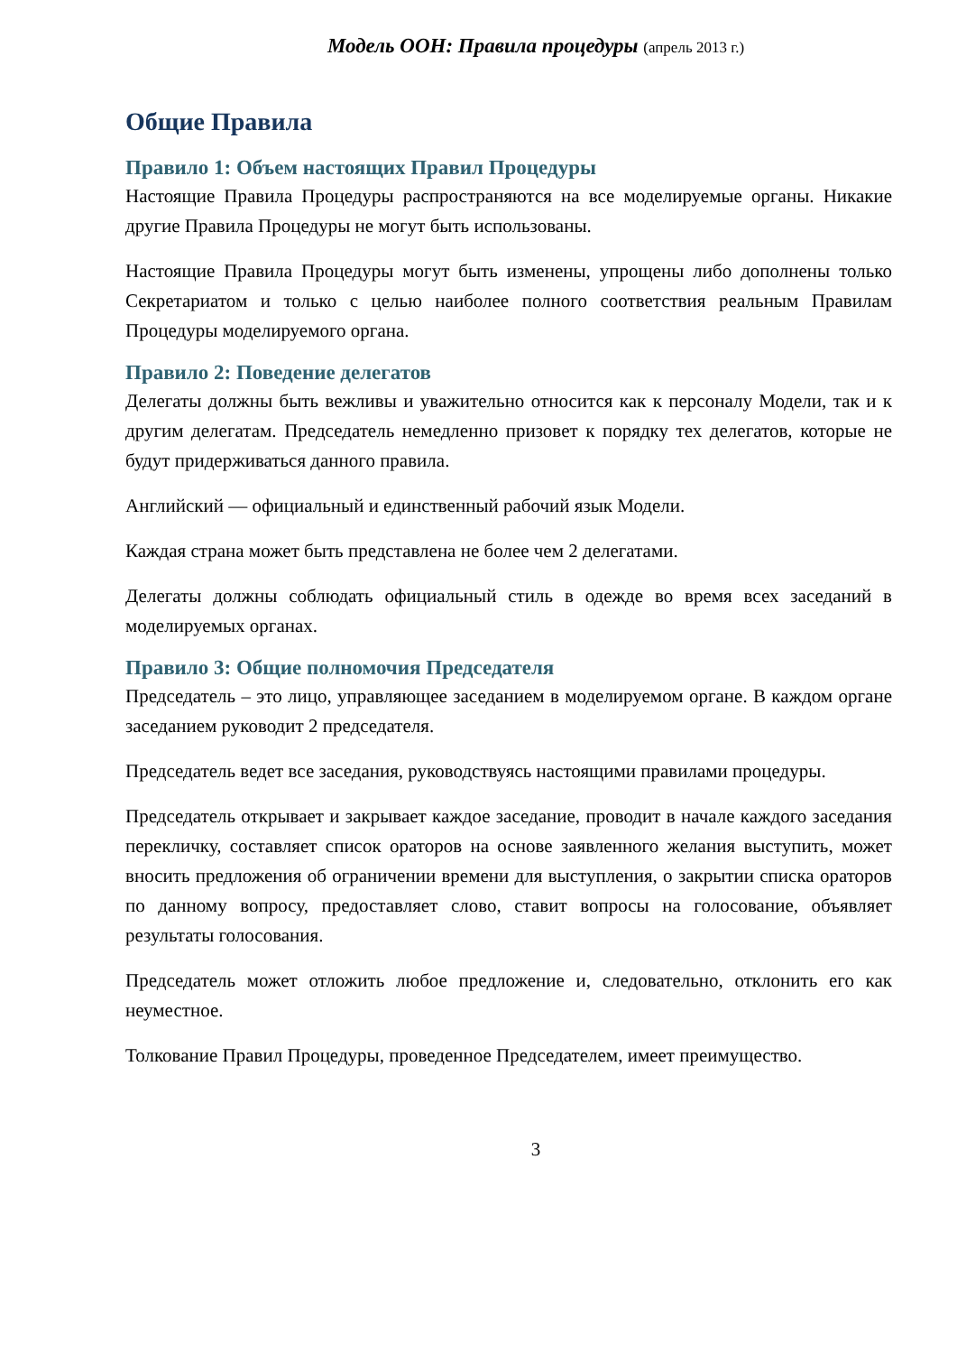Модель ООН: Правила процедуры (апрель 2013 г.)
Общие Правила
Правило 1: Объем настоящих Правил Процедуры
Настоящие Правила Процедуры распространяются на все моделируемые органы. Никакие другие Правила Процедуры не могут быть использованы.
Настоящие Правила Процедуры могут быть изменены, упрощены либо дополнены только Секретариатом и только с целью наиболее полного соответствия реальным Правилам Процедуры моделируемого органа.
Правило 2: Поведение делегатов
Делегаты должны быть вежливы и уважительно относится как к персоналу Модели, так и к другим делегатам. Председатель немедленно призовет к порядку тех делегатов, которые не будут придерживаться данного правила.
Английский — официальный и единственный рабочий язык Модели.
Каждая страна может быть представлена не более чем 2 делегатами.
Делегаты должны соблюдать официальный стиль в одежде во время всех заседаний в моделируемых органах.
Правило 3: Общие полномочия Председателя
Председатель – это лицо, управляющее заседанием в моделируемом органе. В каждом органе заседанием руководит 2 председателя.
Председатель ведет все заседания, руководствуясь настоящими правилами процедуры.
Председатель открывает и закрывает каждое заседание, проводит в начале каждого заседания перекличку, составляет список ораторов на основе заявленного желания выступить, может вносить предложения об ограничении времени для выступления, о закрытии списка ораторов по данному вопросу, предоставляет слово, ставит вопросы на голосование, объявляет результаты голосования.
Председатель может отложить любое предложение и, следовательно, отклонить его как неуместное.
Толкование Правил Процедуры, проведенное Председателем, имеет преимущество.
3